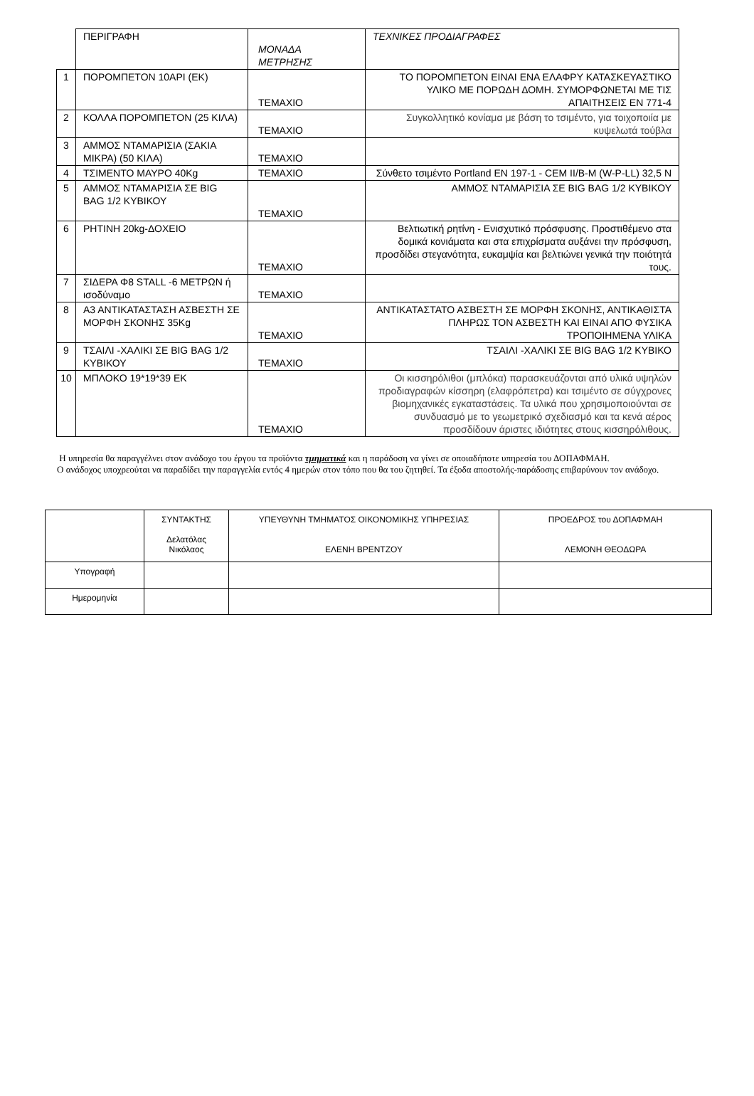| | ΠΕΡΙΓΡΑΦΗ | ΜΟΝΑΔΑ ΜΕΤΡΗΣΗΣ | ΤΕΧΝΙΚΕΣ ΠΡΟΔΙΑΓΡΑΦΕΣ |
| 1 | ΠΟΡΟΜΠΕΤΟΝ 10ΑΡΙ (ΕΚ) | ΤΕΜΑΧΙΟ | ΤΟ ΠΟΡΟΜΠΕΤΟΝ ΕΙΝΑΙ ΕΝΑ ΕΛΑΦΡΥ ΚΑΤΑΣΚΕΥΑΣΤΙΚΟ ΥΛΙΚΟ ΜΕ ΠΟΡΩΔΗ ΔΟΜΗ. ΣΥΜΟΡΦΩΝΕΤΑΙ ΜΕ ΤΙΣ ΑΠΑΙΤΗΣΕΙΣ ΕΝ 771-4 |
| 2 | ΚΟΛΛΑ ΠΟΡΟΜΠΕΤΟΝ (25 ΚΙΛΑ) | ΤΕΜΑΧΙΟ | Συγκολλητικό κονίαμα με βάση το τσιμέντο, για τοιχοποιία με κυψελωτά τούβλα |
| 3 | ΑΜΜΟΣ ΝΤΑΜΑΡΙΣΙΑ (ΣΑΚΙΑ ΜΙΚΡΑ) (50 ΚΙΛΑ) | ΤΕΜΑΧΙΟ | |
| 4 | ΤΣΙΜΕΝΤΟ ΜΑΥΡΟ 40Kg | ΤΕΜΑΧΙΟ | Σύνθετο τσιμέντο Portland EN 197-1 - CEM II/B-M (W-P-LL) 32,5 N |
| 5 | ΑΜΜΟΣ ΝΤΑΜΑΡΙΣΙΑ ΣΕ BIG BAG 1/2 ΚΥΒΙΚΟΥ | ΤΕΜΑΧΙΟ | ΑΜΜΟΣ ΝΤΑΜΑΡΙΣΙΑ ΣΕ BIG BAG 1/2 ΚΥΒΙΚΟΥ |
| 6 | ΡΗΤΙΝΗ 20kg-ΔΟΧΕΙΟ | ΤΕΜΑΧΙΟ | Βελτιωτική ρητίνη - Ενισχυτικό πρόσφυσης. Προστιθέμενο στα δομικά κονιάματα και στα επιχρίσματα αυξάνει την πρόσφυση, προσδίδει στεγανότητα, ευκαμψία και βελτιώνει γενικά την ποιότητά τους. |
| 7 | ΣΙΔΕΡΑ Φ8 STALL -6 ΜΕΤΡΩΝ ή ισοδύναμο | ΤΕΜΑΧΙΟ | |
| 8 | Α3 ΑΝΤΙΚΑΤΑΣΤΑΣΗ ΑΣΒΕΣΤΗ ΣΕ ΜΟΡΦΗ ΣΚΟΝΗΣ 35Kg | ΤΕΜΑΧΙΟ | ΑΝΤΙΚΑΤΑΣΤΑΤΟ ΑΣΒΕΣΤΗ ΣΕ ΜΟΡΦΗ ΣΚΟΝΗΣ, ΑΝΤΙΚΑΘΙΣΤΑ ΠΛΗΡΩΣ ΤΟΝ ΑΣΒΕΣΤΗ ΚΑΙ ΕΙΝΑΙ ΑΠΟ ΦΥΣΙΚΑ ΤΡΟΠΟΙΗΜΕΝΑ ΥΛΙΚΑ |
| 9 | ΤΣΑΙΛΙ -ΧΑΛΙΚΙ ΣΕ BIG BAG 1/2 ΚΥΒΙΚΟΥ | ΤΕΜΑΧΙΟ | ΤΣΑΙΛΙ -ΧΑΛΙΚΙ ΣΕ BIG BAG 1/2 ΚΥΒΙΚΟ |
| 10 | ΜΠΛΟΚΟ 19*19*39 ΕΚ | ΤΕΜΑΧΙΟ | Οι κισσηρόλιθοι (μπλόκα) παρασκευάζονται από υλικά υψηλών προδιαγραφών κίσσηρη (ελαφρόπετρα) και τσιμέντο σε σύγχρονες βιομηχανικές εγκαταστάσεις. Τα υλικά που χρησιμοποιούνται σε συνδυασμό με το γεωμετρικό σχεδιασμό και τα κενά αέρος προσδίδουν άριστες ιδιότητες στους κισσηρόλιθους. |
Η υπηρεσία θα παραγγέλνει στον ανάδοχο του έργου τα προϊόντα τμηματικά και η παράδοση να γίνει σε οποιαδήποτε υπηρεσία του ΔΟΠΑΦΜΑΗ.
Ο ανάδοχος υποχρεούται να παραδίδει την παραγγελία εντός 4 ημερών στον τόπο που θα του ζητηθεί. Τα έξοδα αποστολής-παράδοσης επιβαρύνουν τον ανάδοχο.
| | ΣΥΝΤΑΚΤΗΣ Δελατόλας Νικόλαος | ΥΠΕΥΘΥΝΗ ΤΜΗΜΑΤΟΣ ΟΙΚΟΝΟΜΙΚΗΣ ΥΠΗΡΕΣΙΑΣ ΕΛΕΝΗ ΒΡΕΝΤΖΟΥ | ΠΡΟΕΔΡΟΣ του ΔΟΠΑΦΜΑΗ ΛΕΜΟΝΗ ΘΕΟΔΩΡΑ |
| Υπογραφή | | | |
| Ημερομηνία | | | |